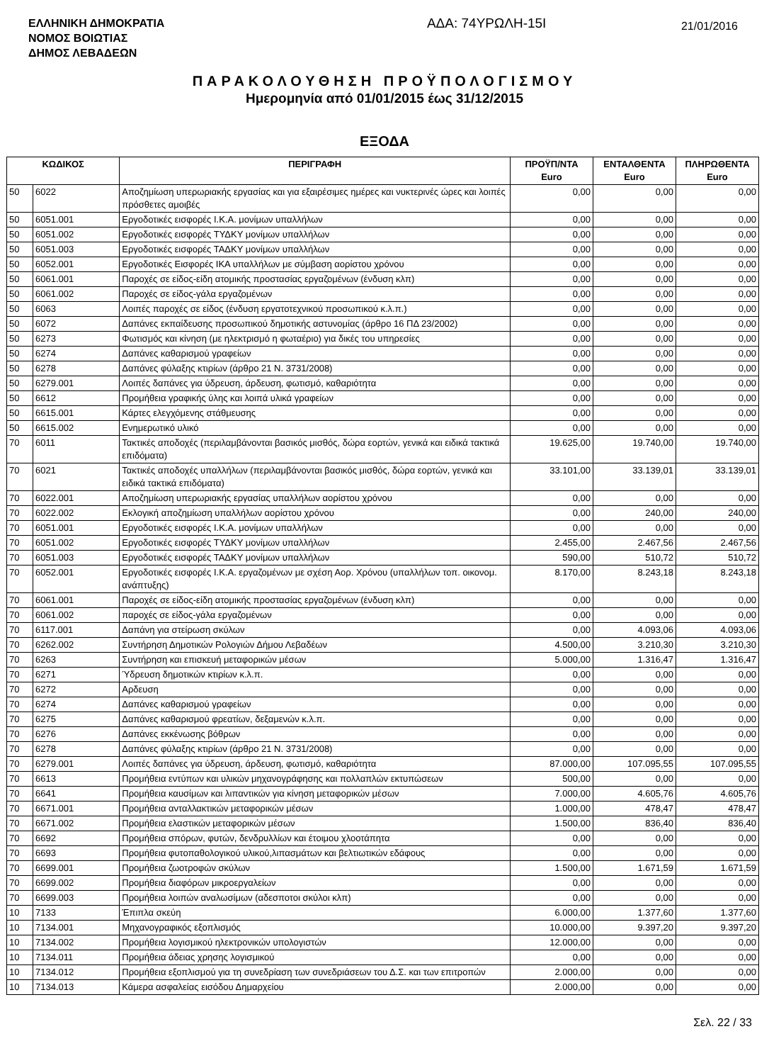ΕΛΛΗΝΙΚΗ ΔΗΜΟΚΡΑΤΙΑ
ΝΟΜΟΣ ΒΟΙΩΤΙΑΣ
ΔΗΜΟΣ ΛΕΒΑΔΕΩΝ
ΑΔΑ: 74ΥΡΩΛΗ-15Ι
21/01/2016
ΠΑΡΑΚΟΛΟΥΘΗΣΗ ΠΡΟΫΠΟΛΟΓΙΣΜΟΥ
Ημερομηνία από 01/01/2015 έως 31/12/2015
ΕΞΟΔΑ
| ΚΩΔΙΚΟΣ | | ΠΕΡΙΓΡΑΦΗ | ΠΡΟΫΠ/ΝΤΑ Euro | ΕΝΤΑΛΘΕΝΤΑ Euro | ΠΛΗΡΩΘΕΝΤΑ Euro |
| --- | --- | --- | --- | --- | --- |
| 50 | 6022 | Αποζημίωση υπερωριακής εργασίας και για εξαιρέσιμες ημέρες και νυκτερινές ώρες και λοιπές πρόσθετες αμοιβές | 0,00 | 0,00 | 0,00 |
| 50 | 6051.001 | Εργοδοτικές εισφορές Ι.Κ.Α. μονίμων υπαλλήλων | 0,00 | 0,00 | 0,00 |
| 50 | 6051.002 | Εργοδοτικές εισφορές ΤΥΔΚΥ μονίμων υπαλλήλων | 0,00 | 0,00 | 0,00 |
| 50 | 6051.003 | Εργοδοτικές εισφορές ΤΑΔΚΥ μονίμων υπαλλήλων | 0,00 | 0,00 | 0,00 |
| 50 | 6052.001 | Εργοδοτικές Εισφορές ΙΚΑ υπαλλήλων με σύμβαση αορίστου χρόνου | 0,00 | 0,00 | 0,00 |
| 50 | 6061.001 | Παροχές σε είδος-είδη ατομικής προστασίας εργαζομένων (ένδυση κλπ) | 0,00 | 0,00 | 0,00 |
| 50 | 6061.002 | Παροχές σε είδος-γάλα εργαζομένων | 0,00 | 0,00 | 0,00 |
| 50 | 6063 | Λοιπές παροχές σε είδος (ένδυση εργατοτεχνικού προσωπικού κ.λ.π.) | 0,00 | 0,00 | 0,00 |
| 50 | 6072 | Δαπάνες εκπαίδευσης προσωπικού δημοτικής αστυνομίας (άρθρο 16 ΠΔ 23/2002) | 0,00 | 0,00 | 0,00 |
| 50 | 6273 | Φωτισμός και κίνηση (με ηλεκτρισμό η φωταέριο) για δικές του υπηρεσίες | 0,00 | 0,00 | 0,00 |
| 50 | 6274 | Δαπάνες καθαρισμού γραφείων | 0,00 | 0,00 | 0,00 |
| 50 | 6278 | Δαπάνες φύλαξης κτιρίων (άρθρο 21 Ν. 3731/2008) | 0,00 | 0,00 | 0,00 |
| 50 | 6279.001 | Λοιπές δαπάνες για ύδρευση, άρδευση, φωτισμό, καθαριότητα | 0,00 | 0,00 | 0,00 |
| 50 | 6612 | Προμήθεια γραφικής ύλης και λοιπά υλικά γραφείων | 0,00 | 0,00 | 0,00 |
| 50 | 6615.001 | Κάρτες ελεγχόμενης στάθμευσης | 0,00 | 0,00 | 0,00 |
| 50 | 6615.002 | Ενημερωτικό υλικό | 0,00 | 0,00 | 0,00 |
| 70 | 6011 | Τακτικές αποδοχές (περιλαμβάνονται βασικός μισθός, δώρα εορτών, γενικά και ειδικά τακτικά επιδόματα) | 19.625,00 | 19.740,00 | 19.740,00 |
| 70 | 6021 | Τακτικές αποδοχές υπαλλήλων (περιλαμβάνονται βασικός μισθός, δώρα εορτών, γενικά και ειδικά τακτικά επιδόματα) | 33.101,00 | 33.139,01 | 33.139,01 |
| 70 | 6022.001 | Αποζημίωση υπερωριακής εργασίας υπαλλήλων αορίστου χρόνου | 0,00 | 0,00 | 0,00 |
| 70 | 6022.002 | Εκλογική αποζημίωση υπαλλήλων αορίστου χρόνου | 0,00 | 240,00 | 240,00 |
| 70 | 6051.001 | Εργοδοτικές εισφορές Ι.Κ.Α. μονίμων υπαλλήλων | 0,00 | 0,00 | 0,00 |
| 70 | 6051.002 | Εργοδοτικές εισφορές ΤΥΔΚΥ μονίμων υπαλλήλων | 2.455,00 | 2.467,56 | 2.467,56 |
| 70 | 6051.003 | Εργοδοτικές εισφορές ΤΑΔΚΥ μονίμων υπαλλήλων | 590,00 | 510,72 | 510,72 |
| 70 | 6052.001 | Εργοδοτικές εισφορές Ι.Κ.Α. εργαζομένων με σχέση Αορ. Χρόνου (υπαλλήλων τοπ. οικονομ. ανάπτυξης) | 8.170,00 | 8.243,18 | 8.243,18 |
| 70 | 6061.001 | Παροχές σε είδος-είδη ατομικής προστασίας εργαζομένων (ένδυση κλπ) | 0,00 | 0,00 | 0,00 |
| 70 | 6061.002 | παροχές σε είδος-γάλα εργαζομένων | 0,00 | 0,00 | 0,00 |
| 70 | 6117.001 | Δαπάνη για στείρωση σκύλων | 0,00 | 4.093,06 | 4.093,06 |
| 70 | 6262.002 | Συντήρηση Δημοτικών Ρολογιών Δήμου Λεβαδέων | 4.500,00 | 3.210,30 | 3.210,30 |
| 70 | 6263 | Συντήρηση και επισκευή μεταφορικών μέσων | 5.000,00 | 1.316,47 | 1.316,47 |
| 70 | 6271 | Ύδρευση δημοτικών κτιρίων κ.λ.π. | 0,00 | 0,00 | 0,00 |
| 70 | 6272 | Αρδευση | 0,00 | 0,00 | 0,00 |
| 70 | 6274 | Δαπάνες καθαρισμού γραφείων | 0,00 | 0,00 | 0,00 |
| 70 | 6275 | Δαπάνες καθαρισμού φρεατίων, δεξαμενών κ.λ.π. | 0,00 | 0,00 | 0,00 |
| 70 | 6276 | Δαπάνες εκκένωσης βόθρων | 0,00 | 0,00 | 0,00 |
| 70 | 6278 | Δαπάνες φύλαξης κτιρίων (άρθρο 21 Ν. 3731/2008) | 0,00 | 0,00 | 0,00 |
| 70 | 6279.001 | Λοιπές δαπάνες για ύδρευση, άρδευση, φωτισμό, καθαριότητα | 87.000,00 | 107.095,55 | 107.095,55 |
| 70 | 6613 | Προμήθεια εντύπων και υλικών μηχανογράφησης και πολλαπλών εκτυπώσεων | 500,00 | 0,00 | 0,00 |
| 70 | 6641 | Προμήθεια καυσίμων και λιπαντικών για κίνηση μεταφορικών μέσων | 7.000,00 | 4.605,76 | 4.605,76 |
| 70 | 6671.001 | Προμήθεια ανταλλακτικών μεταφορικών μέσων | 1.000,00 | 478,47 | 478,47 |
| 70 | 6671.002 | Προμήθεια ελαστικών μεταφορικών μέσων | 1.500,00 | 836,40 | 836,40 |
| 70 | 6692 | Προμήθεια σπόρων, φυτών, δενδρυλλίων και έτοιμου χλοοτάπητα | 0,00 | 0,00 | 0,00 |
| 70 | 6693 | Προμήθεια φυτοπαθολογικού υλικού,λιπασμάτων και βελτιωτικών εδάφους | 0,00 | 0,00 | 0,00 |
| 70 | 6699.001 | Προμήθεια ζωοτροφών σκύλων | 1.500,00 | 1.671,59 | 1.671,59 |
| 70 | 6699.002 | Προμήθεια διαφόρων μικροεργαλείων | 0,00 | 0,00 | 0,00 |
| 70 | 6699.003 | Προμήθεια λοιπών αναλωσίμων (αδεσποτοι σκύλοι κλπ) | 0,00 | 0,00 | 0,00 |
| 10 | 7133 | Έπιπλα σκεύη | 6.000,00 | 1.377,60 | 1.377,60 |
| 10 | 7134.001 | Μηχανογραφικός εξοπλισμός | 10.000,00 | 9.397,20 | 9.397,20 |
| 10 | 7134.002 | Προμήθεια λογισμικού ηλεκτρονικών υπολογιστών | 12.000,00 | 0,00 | 0,00 |
| 10 | 7134.011 | Προμήθεια άδειας χρησης λογισμικού | 0,00 | 0,00 | 0,00 |
| 10 | 7134.012 | Προμήθεια εξοπλισμού για τη συνεδρίαση των συνεδριάσεων του Δ.Σ. και των επιτροπών | 2.000,00 | 0,00 | 0,00 |
| 10 | 7134.013 | Κάμερα ασφαλείας εισόδου Δημαρχείου | 2.000,00 | 0,00 | 0,00 |
Σελ. 22 / 33